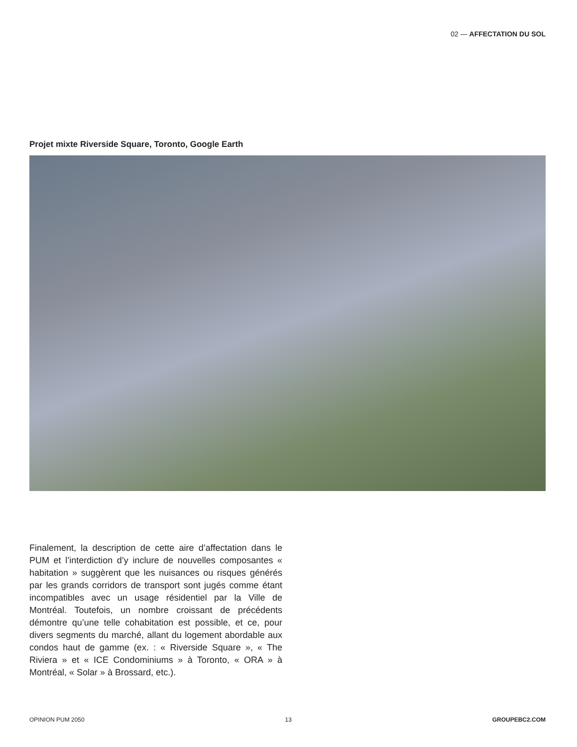02 — AFFECTATION DU SOL
Projet mixte Riverside Square, Toronto, Google Earth
Finalement, la description de cette aire d’affectation dans le PUM et l’interdiction d’y inclure de nouvelles compo­santes « habitation » suggèrent que les nuisances ou risques générés par les grands corridors de transport sont jugés comme étant incompatibles avec un usage résidentiel par la Ville de Montréal. Toutefois, un nombre croissant de précédents démontre qu’une telle cohabi­tation est possible, et ce, pour divers segments du mar­ché, allant du logement abordable aux condos haut de gamme (ex. : « Riverside Square », « The Riviera » et « ICE Condominiums » à Toronto, « ORA » à Montréal, « Solar » à Brossard, etc.).
OPINION PUM 2050 13 GROUPEBC2.COM